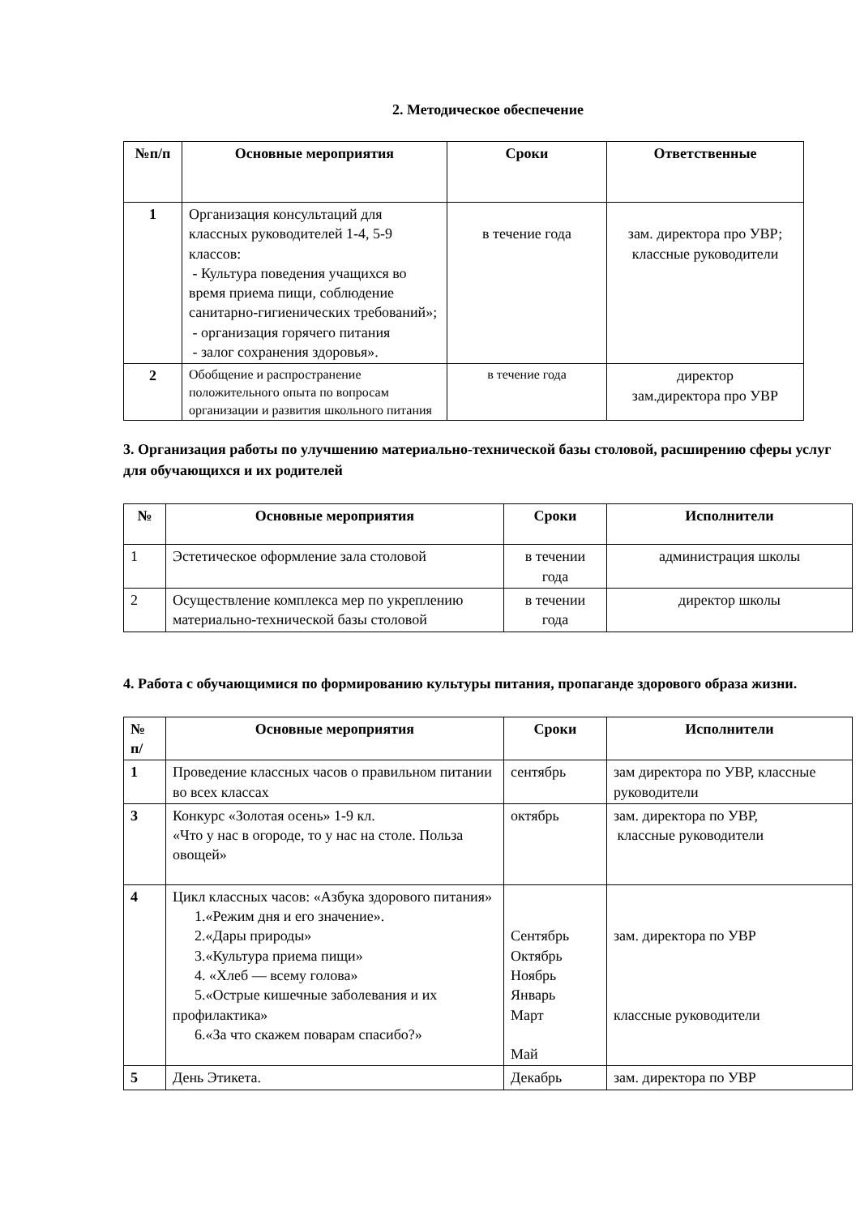2. Методическое обеспечение
| №п/п | Основные мероприятия | Сроки | Ответственные |
| --- | --- | --- | --- |
| 1 | Организация консультаций для классных руководителей 1-4, 5-9 классов: - Культура поведения учащихся во время приема пищи, соблюдение санитарно-гигиенических требований»; - организация горячего питания - залог сохранения здоровья». | в течение года | зам. директора про УВР; классные руководители |
| 2 | Обобщение и распространение положительного опыта по вопросам организации и развития школьного питания | в течение года | директор зам.директора про УВР |
3. Организация работы по улучшению материально-технической базы столовой, расширению сферы услуг для обучающихся и их родителей
| № | Основные мероприятия | Сроки | Исполнители |
| --- | --- | --- | --- |
| 1 | Эстетическое оформление зала столовой | в течении года | администрация школы |
| 2 | Осуществление комплекса мер по укреплению материально-технической базы столовой | в течении года | директор школы |
4. Работа с обучающимися по формированию культуры питания, пропаганде здорового образа жизни.
| № п/ | Основные мероприятия | Сроки | Исполнители |
| --- | --- | --- | --- |
| 1 | Проведение классных часов о правильном питании во всех классах | сентябрь | зам директора по УВР, классные руководители |
| 3 | Конкурс «Золотая осень» 1-9 кл. «Что у нас в огороде, то у нас на столе. Польза овощей» | октябрь | зам. директора по УВР, классные руководители |
| 4 | Цикл классных часов: «Азбука здорового питания» 1.«Режим дня и его значение». 2.«Дары природы» 3.«Культура приема пищи» 4. «Хлеб — всему голова» 5.«Острые кишечные заболевания и их профилактика» 6.«За что скажем поварам спасибо?» | Сентябрь Октябрь Ноябрь Январь Март Май | зам. директора по УВР классные руководители |
| 5 | День Этикета. | Декабрь | зам. директора по УВР |